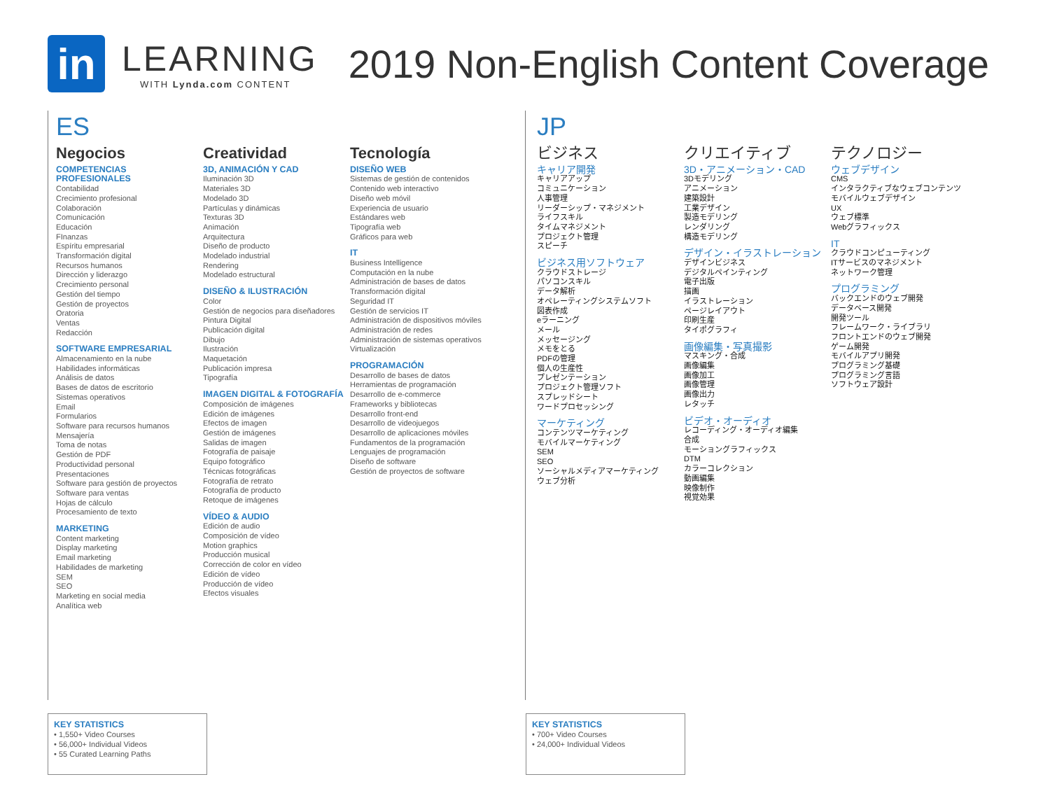in
LEARNING
WITH Lynda.com CONTENT
2019 Non-English Content Coverage
ES
Negocios
COMPETENCIAS PROFESIONALES
Contabilidad
Crecimiento profesional
Colaboración
Comunicación
Educación
FInanzas
Espíritu empresarial
Transformación digital
Recursos humanos
Dirección y liderazgo
Crecimiento personal
Gestión del tiempo
Gestión de proyectos
Oratoria
Ventas
Redacción
SOFTWARE EMPRESARIAL
Almacenamiento en la nube
Habilidades informáticas
Análisis de datos
Bases de datos de escritorio
Sistemas operativos
Email
Formularios
Software para recursos humanos
Mensajería
Toma de notas
Gestión de PDF
Productividad personal
Presentaciones
Software para gestión de proyectos
Software para ventas
Hojas de cálculo
Procesamiento de texto
MARKETING
Content marketing
Display marketing
Email marketing
Habilidades de marketing
SEM
SEO
Marketing en social media
Analítica web
Creatividad
3D, ANIMACIÓN Y CAD
Iluminación 3D
Materiales 3D
Modelado 3D
Partículas y dinámicas
Texturas 3D
Animación
Arquitectura
Diseño de producto
Modelado industrial
Rendering
Modelado estructural
DISEÑO & ILUSTRACIÓN
Color
Gestión de negocios para diseñadores
Pintura Digital
Publicación digital
Dibujo
Ilustración
Maquetación
Publicación impresa
Tipografía
IMAGEN DIGITAL & FOTOGRAFÍA
Composición de imágenes
Edición de imágenes
Efectos de imagen
Gestión de imágenes
Salidas de imagen
Fotografía de paisaje
Equipo fotográfico
Técnicas fotográficas
Fotografía de retrato
Fotografía de producto
Retoque de imágenes
VÍDEO & AUDIO
Edición de audio
Composición de vídeo
Motion graphics
Producción musical
Corrección de color en vídeo
Edición de vídeo
Producción de vídeo
Efectos visuales
Tecnología
DISEÑO WEB
Sistemas de gestión de contenidos
Contenido web interactivo
Diseño web móvil
Experiencia de usuario
Estándares web
Tipografía web
Gráficos para web
IT
Business Intelligence
Computación en la nube
Administración de bases de datos
Transformación digital
Seguridad IT
Gestión de servicios IT
Administración de dispositivos móviles
Administración de redes
Administración de sistemas operativos
Virtualización
PROGRAMACIÓN
Desarrollo de bases de datos
Herramientas de programación
Desarrollo de e-commerce
Frameworks y bibliotecas
Desarrollo front-end
Desarrollo de videojuegos
Desarrollo de aplicaciones móviles
Fundamentos de la programación
Lenguajes de programación
Diseño de software
Gestión de proyectos de software
JP
ビジネス
キャリア開発
キャリアアップ
コミュニケーション
人事管理
リーダーシップ・マネジメント
ライフスキル
タイムマネジメント
プロジェクト管理
スピーチ
ビジネス用ソフトウェア
クラウドストレージ
パソコンスキル
データ解析
オペレーティングシステムソフト
図表作成
eラーニング
メール
メッセージング
メモをとる
PDFの管理
個人の生産性
プレゼンテーション
プロジェクト管理ソフト
スプレッドシート
ワードプロセッシング
マーケティング
コンテンツマーケティング
モバイルマーケティング
SEM
SEO
ソーシャルメディアマーケティング
ウェブ分析
クリエイティブ
3D・アニメーション・CAD
3Dモデリング
アニメーション
建築設計
工業デザイン
製造モデリング
レンダリング
構造モデリング
デザイン・イラストレーション
デザインビジネス
デジタルペインティング
電子出版
描画
イラストレーション
ページレイアウト
印刷生産
タイポグラフィ
画像編集・写真撮影
マスキング・合成
画像編集
画像加工
画像管理
画像出力
レタッチ
ビデオ・オーディオ
レコーディング・オーディオ編集
合成
モーショングラフィックス
DTM
カラーコレクション
動画編集
映像制作
視覚効果
テクノロジー
ウェブデザイン
CMS
インタラクティブなウェブコンテンツ
モバイルウェブデザイン
UX
ウェブ標準
Webグラフィックス
IT
クラウドコンピューティング
ITサービスのマネジメント
ネットワーク管理
プログラミング
バックエンドのウェブ開発
データベース開発
開発ツール
フレームワーク・ライブラリ
フロントエンドのウェブ開発
ゲーム開発
モバイルアプリ開発
プログラミング基礎
プログラミング言語
ソフトウェア設計
KEY STATISTICS
• 1,550+ Video Courses
• 56,000+ Individual Videos
• 55 Curated Learning Paths
KEY STATISTICS
• 700+ Video Courses
• 24,000+ Individual Videos